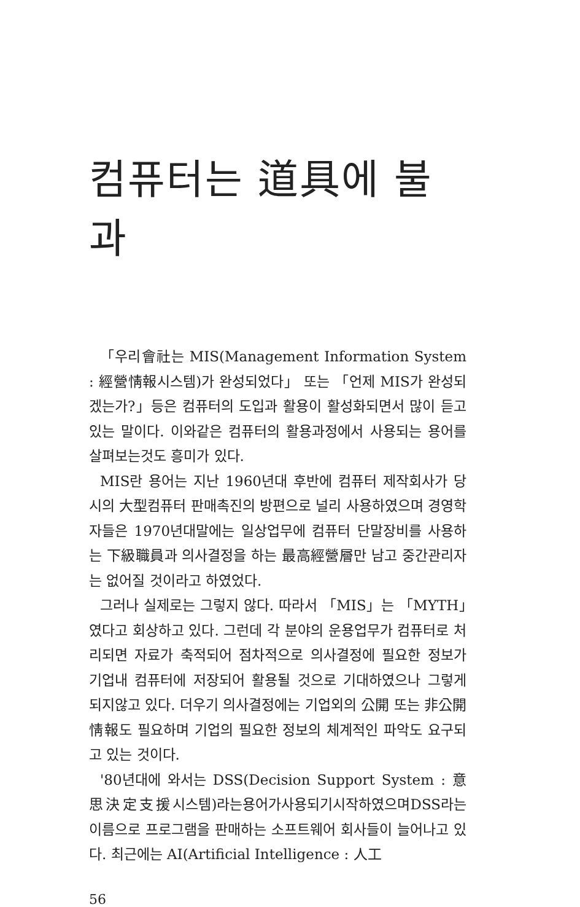컴퓨터는 道具에 불과
「우리會社는 MIS(Management Information System : 經營情報시스템)가 완성되었다」 또는 「언제 MIS가 완성되겠는가?」등은 컴퓨터의 도입과 활용이 활성화되면서 많이 듣고 있는 말이다. 이와같은 컴퓨터의 활용과정에서 사용되는 용어를 살펴보는것도 흥미가 있다.
MIS란 용어는 지난 1960년대 후반에 컴퓨터 제작회사가 당시의 大型컴퓨터 판매촉진의 방편으로 널리 사용하였으며 경영학자들은 1970년대말에는 일상업무에 컴퓨터 단말장비를 사용하는 下級職員과 의사결정을 하는 最高經營層만 남고 중간관리자는 없어질 것이라고 하였었다.
그러나 실제로는 그렇지 않다. 따라서 「MIS」는 「MYTH」였다고 회상하고 있다. 그런데 각 분야의 운용업무가 컴퓨터로 처리되면 자료가 축적되어 점차적으로 의사결정에 필요한 정보가 기업내 컴퓨터에 저장되어 활용될 것으로 기대하였으나 그렇게 되지않고 있다. 더우기 의사결정에는 기업외의 公開 또는 非公開 情報도 필요하며 기업의 필요한 정보의 체계적인 파악도 요구되고 있는 것이다.
'80년대에 와서는 DSS(Decision Support System : 意思決定支援시스템)라는용어가사용되기시작하였으며DSS라는 이름으로 프로그램을 판매하는 소프트웨어 회사들이 늘어나고 있다. 최근에는 AI(Artificial Intelligence : 人工
56